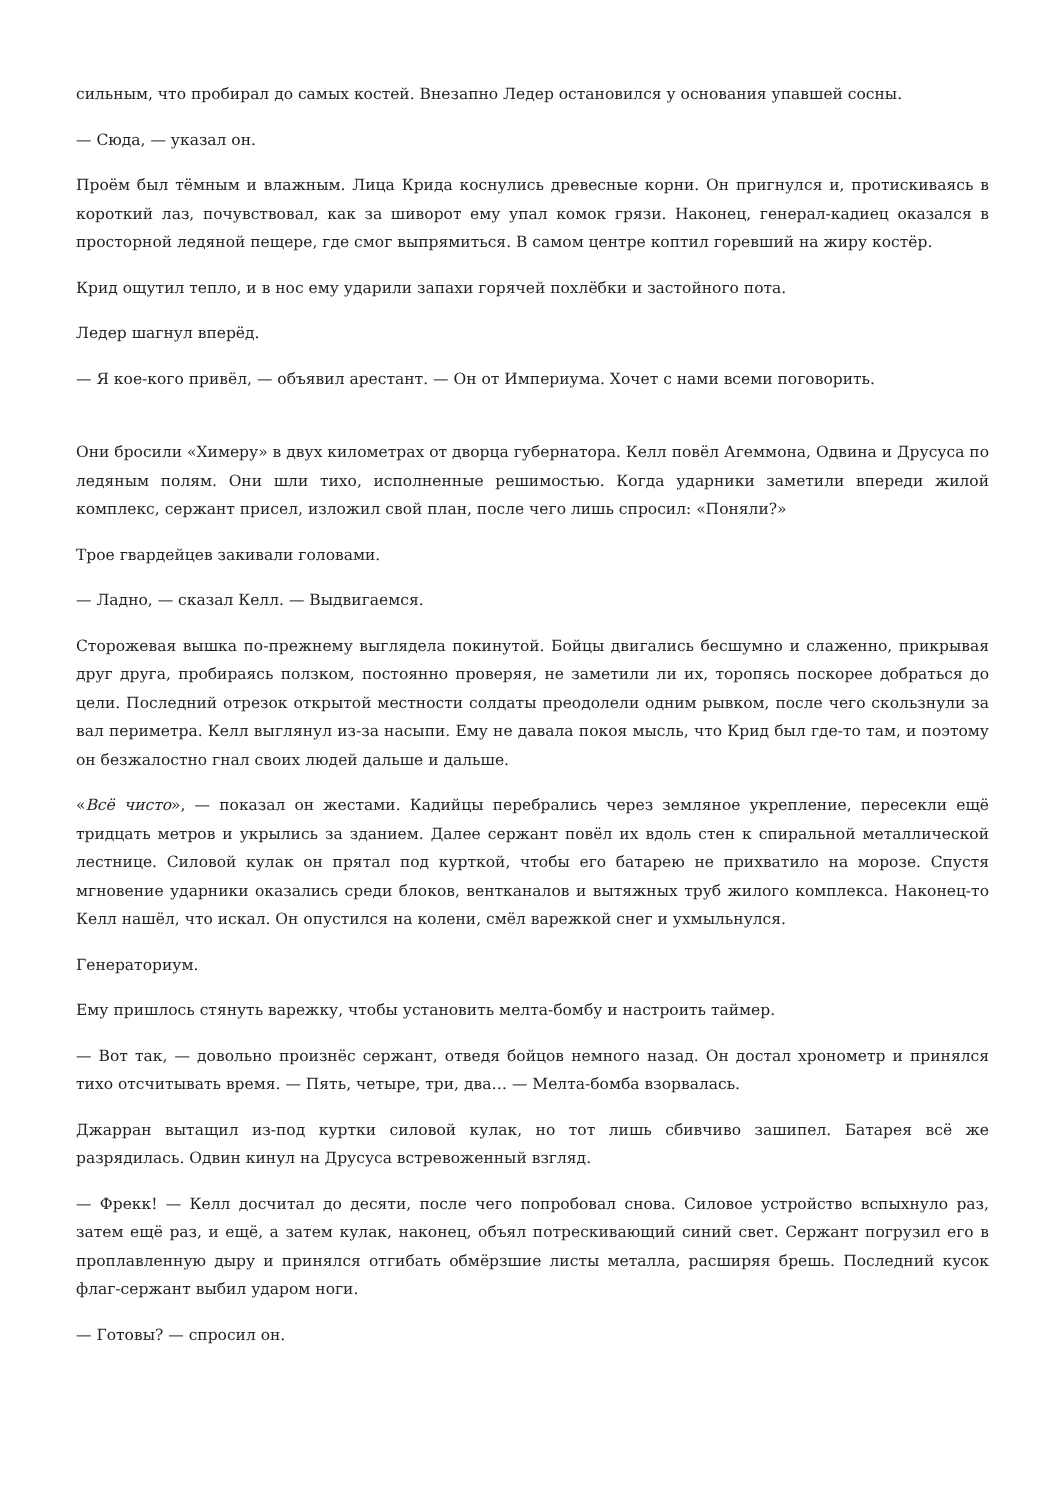сильным, что пробирал до самых костей. Внезапно Ледер остановился у основания упавшей сосны.
— Сюда, — указал он.
Проём был тёмным и влажным. Лица Крида коснулись древесные корни. Он пригнулся и, протискиваясь в короткий лаз, почувствовал, как за шиворот ему упал комок грязи. Наконец, генерал-кадиец оказался в просторной ледяной пещере, где смог выпрямиться. В самом центре коптил горевший на жиру костёр.
Крид ощутил тепло, и в нос ему ударили запахи горячей похлёбки и застойного пота.
Ледер шагнул вперёд.
— Я кое-кого привёл, — объявил арестант. — Он от Империума. Хочет с нами всеми поговорить.
Они бросили «Химеру» в двух километрах от дворца губернатора. Келл повёл Агеммона, Одвина и Друсуса по ледяным полям. Они шли тихо, исполненные решимостью. Когда ударники заметили впереди жилой комплекс, сержант присел, изложил свой план, после чего лишь спросил: «Поняли?»
Трое гвардейцев закивали головами.
— Ладно, — сказал Келл. — Выдвигаемся.
Сторожевая вышка по-прежнему выглядела покинутой. Бойцы двигались бесшумно и слаженно, прикрывая друг друга, пробираясь ползком, постоянно проверяя, не заметили ли их, торопясь поскорее добраться до цели. Последний отрезок открытой местности солдаты преодолели одним рывком, после чего скользнули за вал периметра. Келл выглянул из-за насыпи. Ему не давала покоя мысль, что Крид был где-то там, и поэтому он безжалостно гнал своих людей дальше и дальше.
«Всё чисто», — показал он жестами. Кадийцы перебрались через земляное укрепление, пересекли ещё тридцать метров и укрылись за зданием. Далее сержант повёл их вдоль стен к спиральной металлической лестнице. Силовой кулак он прятал под курткой, чтобы его батарею не прихватило на морозе. Спустя мгновение ударники оказались среди блоков, вентканалов и вытяжных труб жилого комплекса. Наконец-то Келл нашёл, что искал. Он опустился на колени, смёл варежкой снег и ухмыльнулся.
Генераториум.
Ему пришлось стянуть варежку, чтобы установить мелта-бомбу и настроить таймер.
— Вот так, — довольно произнёс сержант, отведя бойцов немного назад. Он достал хронометр и принялся тихо отсчитывать время. — Пять, четыре, три, два… — Мелта-бомба взорвалась.
Джарран вытащил из-под куртки силовой кулак, но тот лишь сбивчиво зашипел. Батарея всё же разрядилась. Одвин кинул на Друсуса встревоженный взгляд.
— Фрекк! — Келл досчитал до десяти, после чего попробовал снова. Силовое устройство вспыхнуло раз, затем ещё раз, и ещё, а затем кулак, наконец, объял потрескивающий синий свет. Сержант погрузил его в проплавленную дыру и принялся отгибать обмёрзшие листы металла, расширяя брешь. Последний кусок флаг-сержант выбил ударом ноги.
— Готовы? — спросил он.